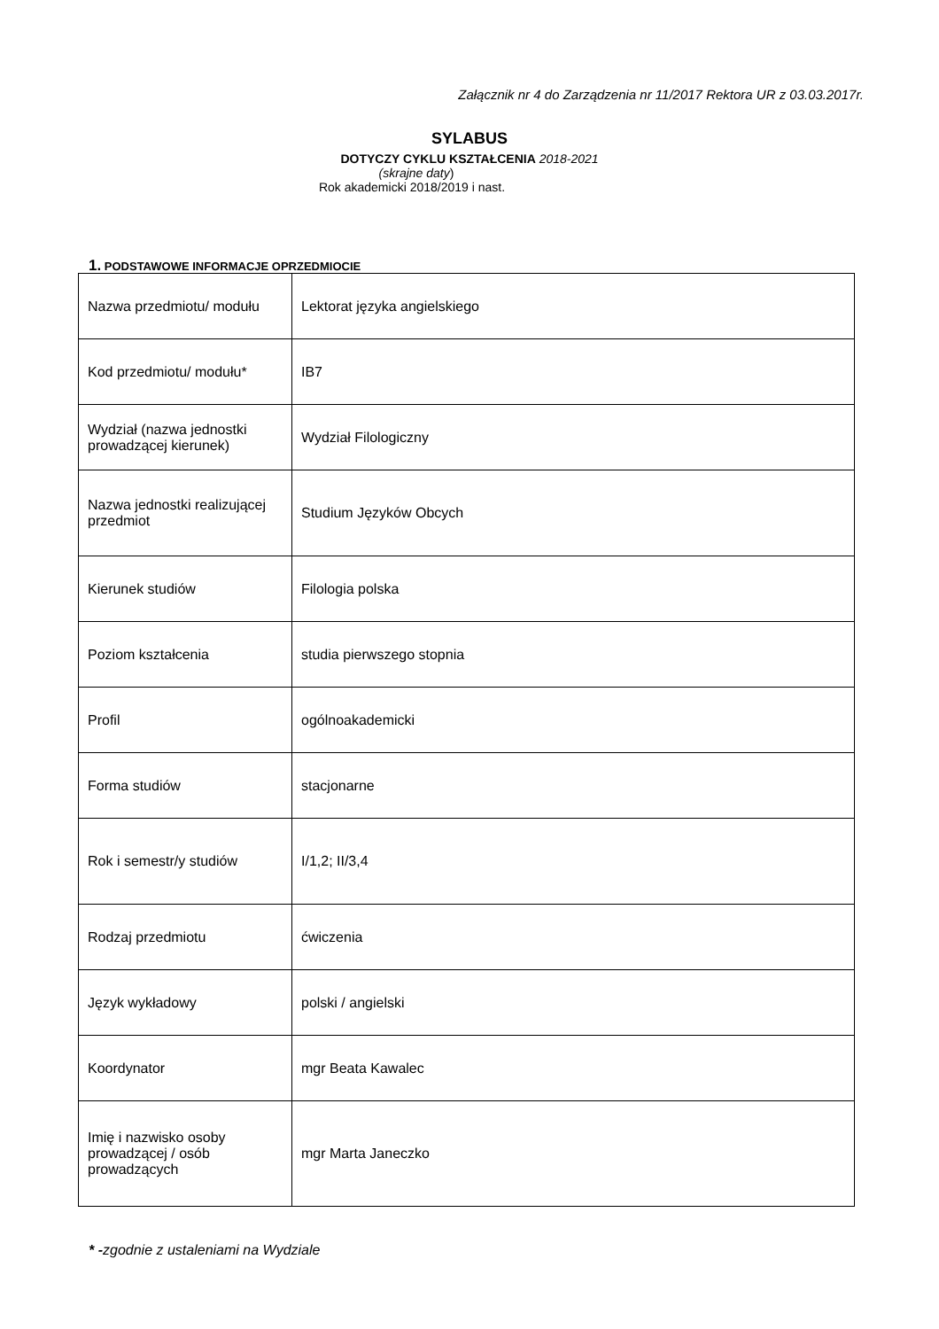Załącznik nr 4 do Zarządzenia nr 11/2017 Rektora UR z 03.03.2017r.
SYLABUS
DOTYCZY CYKLU KSZTAŁCENIA 2018-2021
(skrajne daty)
Rok akademicki 2018/2019 i nast.
1. PODSTAWOWE INFORMACJE OPRZEDMIOCIE
| Nazwa przedmiotu/ modułu | Lektorat języka angielskiego |
| Kod przedmiotu/ modułu* | IB7 |
| Wydział (nazwa jednostki prowadzącej kierunek) | Wydział Filologiczny |
| Nazwa jednostki realizującej przedmiot | Studium Języków Obcych |
| Kierunek studiów | Filologia polska |
| Poziom kształcenia | studia pierwszego stopnia |
| Profil | ogólnoakademicki |
| Forma studiów | stacjonarne |
| Rok i semestr/y studiów | I/1,2; II/3,4 |
| Rodzaj przedmiotu | ćwiczenia |
| Język wykładowy | polski / angielski |
| Koordynator | mgr Beata Kawalec |
| Imię i nazwisko osoby prowadzącej / osób prowadzących | mgr Marta Janeczko |
* -zgodnie z ustaleniami na Wydziale